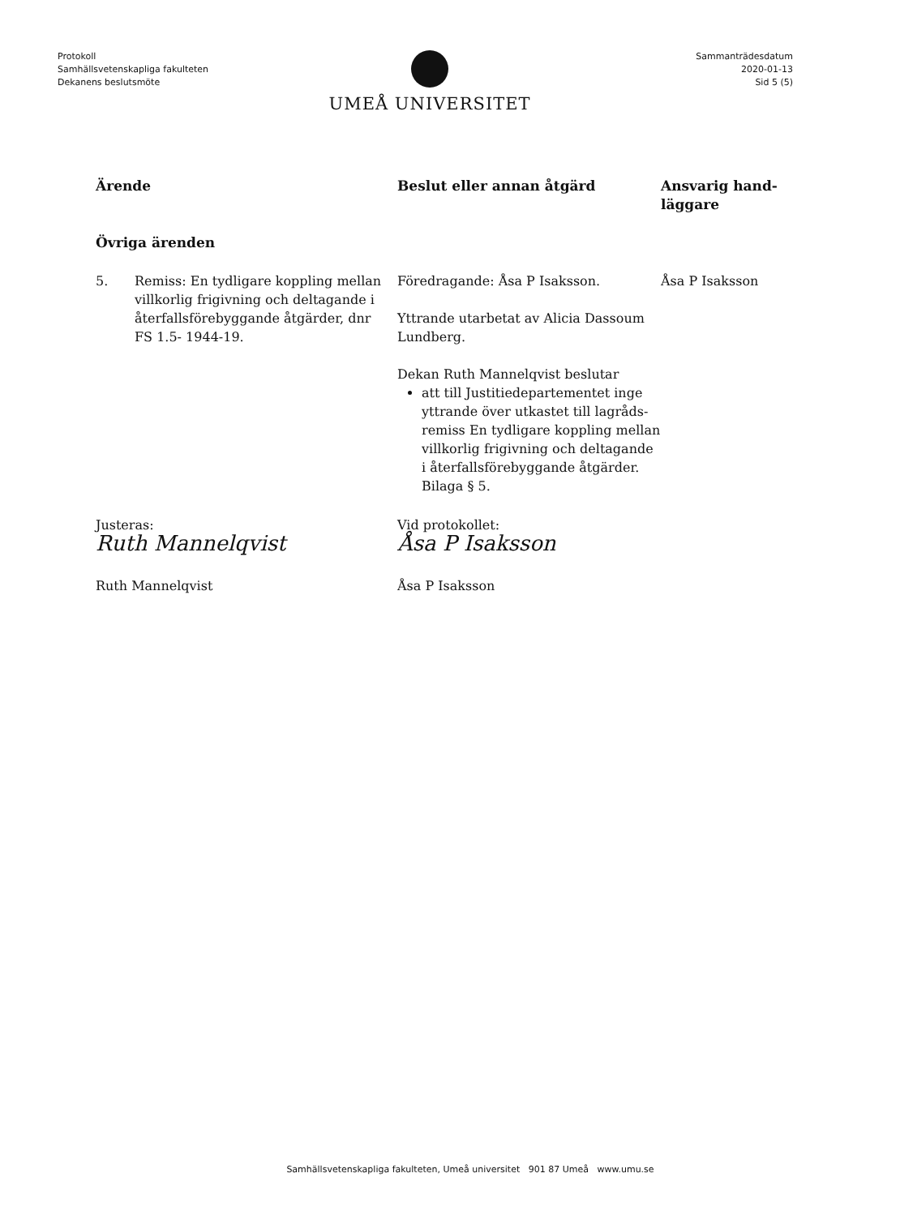Protokoll
Samhällsvetenskapliga fakulteten
Dekanens beslutsmöte
Sammanträdesdatum
2020-01-13
Sid 5 (5)
UMEÅ UNIVERSITET
| Ärende | Beslut eller annan åtgärd | Ansvarig hand- läggare |
| --- | --- | --- |
| Övriga ärenden | | |
| 5. Remiss: En tydligare koppling mellan villkorlig frigivning och deltagande i återfallsförebyggande åtgärder, dnr FS 1.5- 1944-19. | Föredragande: Åsa P Isaksson. Yttrande utarbetat av Alicia Dassoum Lundberg. Dekan Ruth Mannelqvist beslutar att till Justitiedepartementet inge yttrande över utkastet till lagråds-remiss En tydligare koppling mellan villkorlig frigivning och deltagande i återfallsförebyggande åtgärder. Bilaga § 5. | Åsa P Isaksson |
| Justeras: Ruth Mannelqvist Ruth Mannelqvist | Vid protokollet: Åsa P Isaksson Åsa P Isaksson | |
Samhällsvetenskapliga fakulteten, Umeå universitet 901 87 Umeå www.umu.se